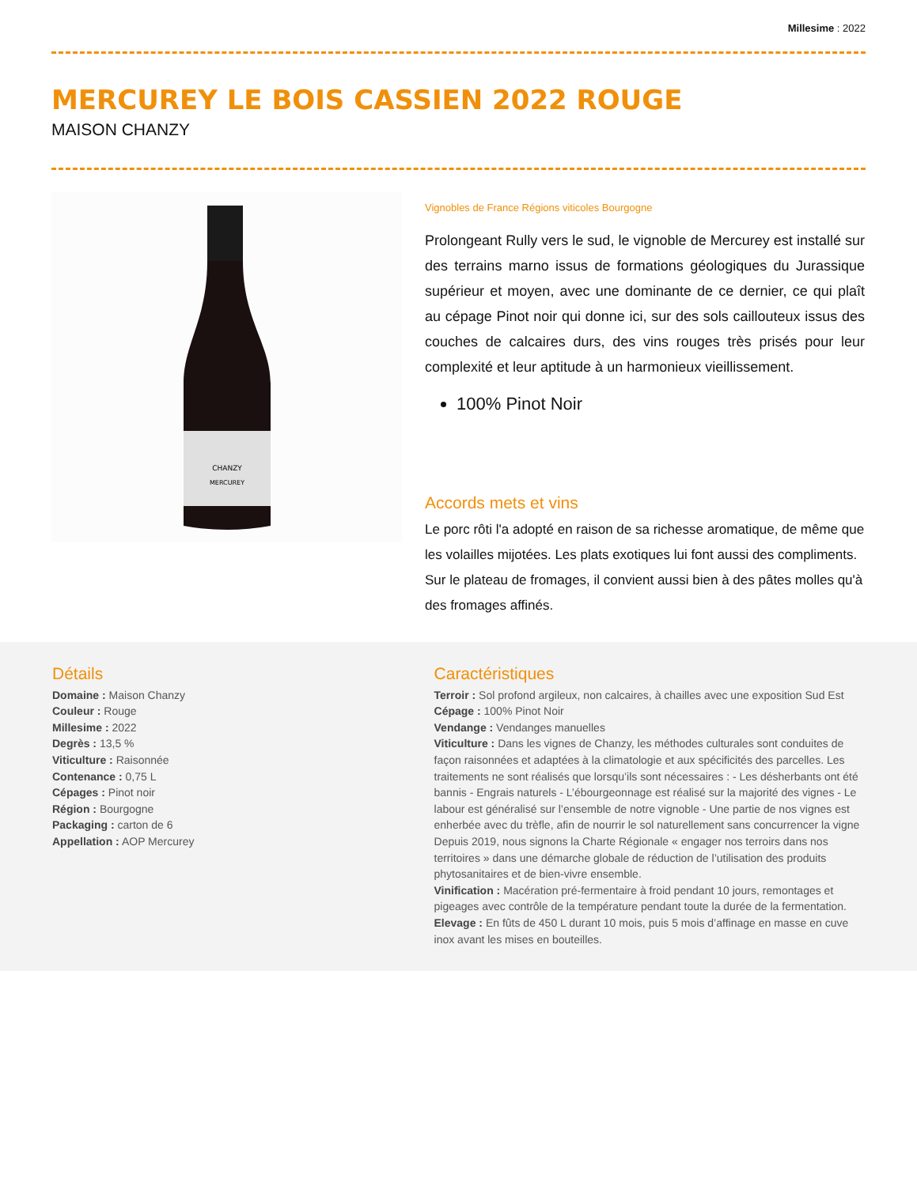Millesime : 2022
MERCUREY LE BOIS CASSIEN 2022 ROUGE
MAISON CHANZY
CHANZY
MERCUREY
Vignobles de France Régions viticoles Bourgogne
Prolongeant Rully vers le sud, le vignoble de Mercurey est installé sur des terrains marno issus de formations géologiques du Jurassique supérieur et moyen, avec une dominante de ce dernier, ce qui plaît au cépage Pinot noir qui donne ici, sur des sols caillouteux issus des couches de calcaires durs, des vins rouges très prisés pour leur complexité et leur aptitude à un harmonieux vieillissement.
100% Pinot Noir
Accords mets et vins
Le porc rôti l'a adopté en raison de sa richesse aromatique, de même que les volailles mijotées. Les plats exotiques lui font aussi des compliments. Sur le plateau de fromages, il convient aussi bien à des pâtes molles qu'à des fromages affinés.
Détails
Domaine : Maison Chanzy
Couleur : Rouge
Millesime : 2022
Degrès : 13,5 %
Viticulture : Raisonnée
Contenance : 0,75 L
Cépages : Pinot noir
Région : Bourgogne
Packaging : carton de 6
Appellation : AOP Mercurey
Caractéristiques
Terroir : Sol profond argileux, non calcaires, à chailles avec une exposition Sud Est
Cépage : 100% Pinot Noir
Vendange : Vendanges manuelles
Viticulture : Dans les vignes de Chanzy, les méthodes culturales sont conduites de façon raisonnées et adaptées à la climatologie et aux spécificités des parcelles. Les traitements ne sont réalisés que lorsqu’ils sont nécessaires : - Les désherbants ont été bannis - Engrais naturels - L’ébourgeonnage est réalisé sur la majorité des vignes - Le labour est généralisé sur l’ensemble de notre vignoble - Une partie de nos vignes est enherbée avec du trèfle, afin de nourrir le sol naturellement sans concurrencer la vigne Depuis 2019, nous signons la Charte Régionale « engager nos terroirs dans nos territoires » dans une démarche globale de réduction de l’utilisation des produits phytosanitaires et de bien-vivre ensemble.
Vinification : Macération pré-fermentaire à froid pendant 10 jours, remontages et pigeages avec contrôle de la température pendant toute la durée de la fermentation.
Elevage : En fûts de 450 L durant 10 mois, puis 5 mois d’affinage en masse en cuve inox avant les mises en bouteilles.